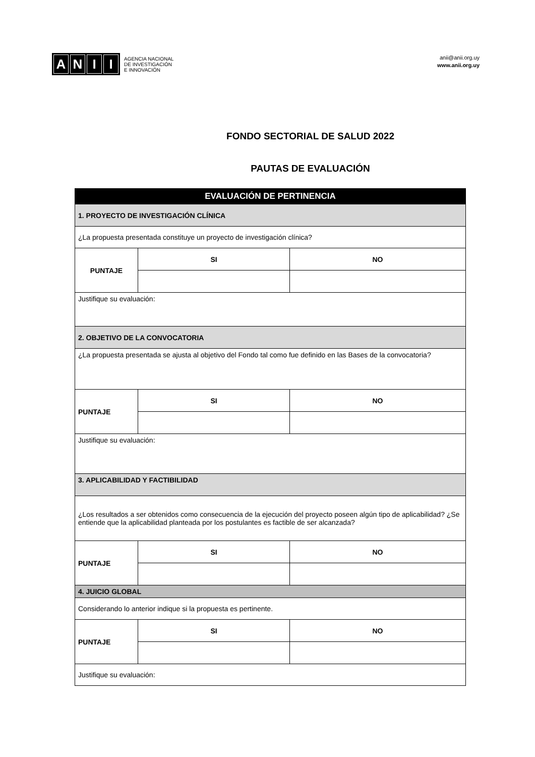ANII
AGENCIA NACIONAL
DE INVESTIGACIÓN
E INNOVACIÓN
anii@anii.org.uy
www.anii.org.uy
FONDO SECTORIAL DE SALUD 2022
PAUTAS DE EVALUACIÓN
| EVALUACIÓN DE PERTINENCIA | | |
| --- | --- | --- |
| 1. PROYECTO DE INVESTIGACIÓN CLÍNICA | | |
| ¿La propuesta presentada constituye un proyecto de investigación clínica? | | |
| PUNTAJE | SI | NO |
| Justifique su evaluación: | | |
| 2. OBJETIVO DE LA CONVOCATORIA | | |
| ¿La propuesta presentada se ajusta al objetivo del Fondo tal como fue definido en las Bases de la convocatoria? | | |
| PUNTAJE | SI | NO |
| Justifique su evaluación: | | |
| 3. APLICABILIDAD Y FACTIBILIDAD | | |
| ¿Los resultados a ser obtenidos como consecuencia de la ejecución del proyecto poseen algún tipo de aplicabilidad? ¿Se entiende que la aplicabilidad planteada por los postulantes es factible de ser alcanzada? | | |
| PUNTAJE | SI | NO |
| 4. JUICIO GLOBAL | | |
| Considerando lo anterior indique si la propuesta es pertinente. | | |
| PUNTAJE | SI | NO |
| Justifique su evaluación: | | |